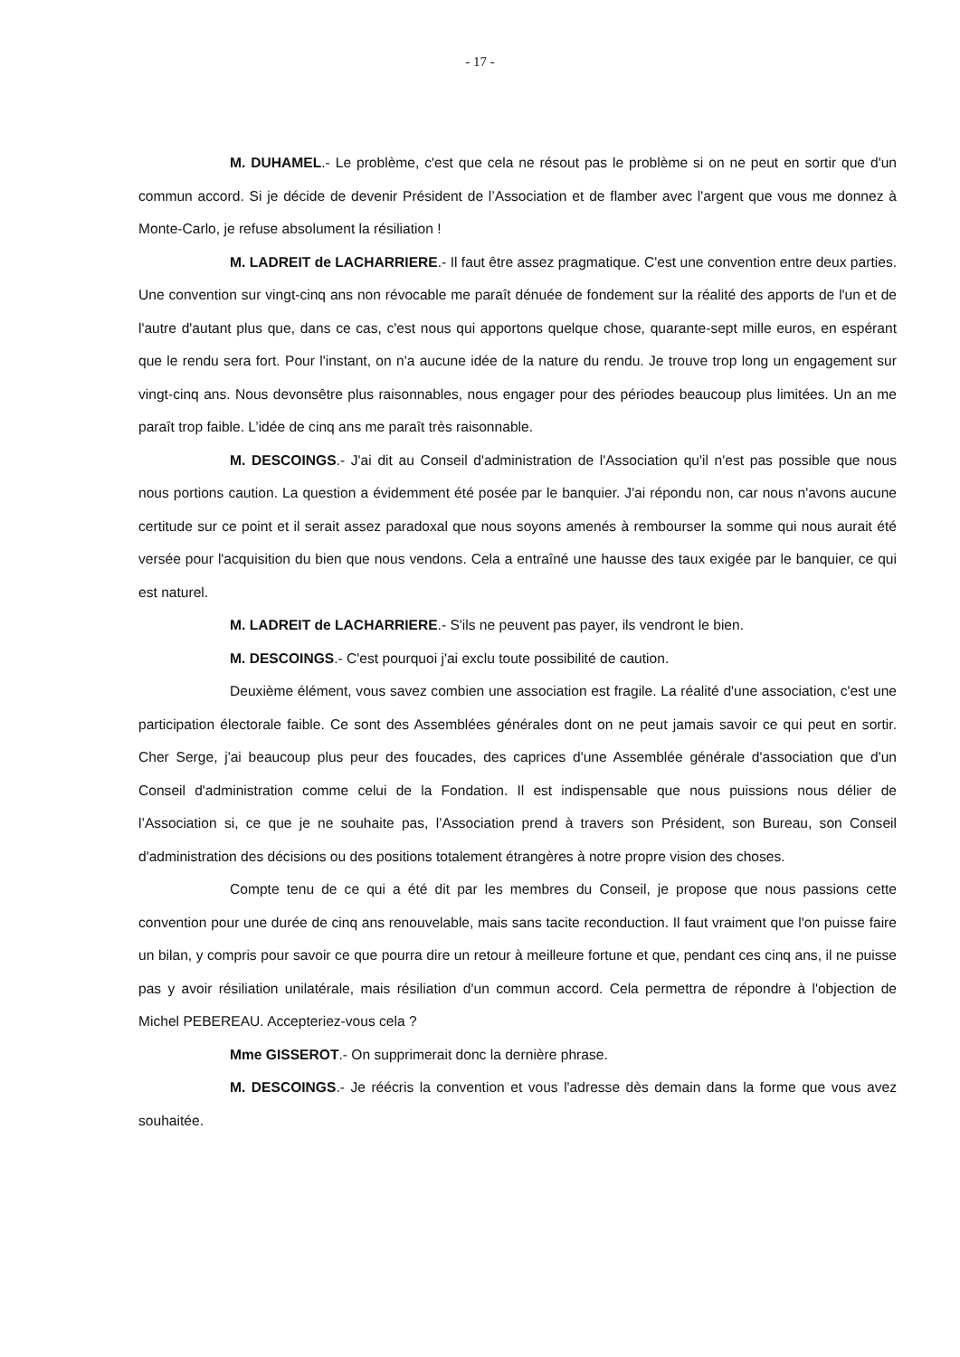- 17 -
M. DUHAMEL.- Le problème, c'est que cela ne résout pas le problème si on ne peut en sortir que d'un commun accord. Si je décide de devenir Président de l’Association et de flamber avec l'argent que vous me donnez à Monte-Carlo, je refuse absolument la résiliation !
M. LADREIT de LACHARRIERE.- Il faut être assez pragmatique. C'est une convention entre deux parties. Une convention sur vingt-cinq ans non révocable me paraît dénuée de fondement sur la réalité des apports de l'un et de l'autre d'autant plus que, dans ce cas, c'est nous qui apportons quelque chose, quarante-sept mille euros, en espérant que le rendu sera fort. Pour l'instant, on n'a aucune idée de la nature du rendu. Je trouve trop long un engagement sur vingt-cinq ans. Nous devonsêtre plus raisonnables, nous engager pour des périodes beaucoup plus limitées. Un an me paraît trop faible. L’idée de cinq ans me paraît très raisonnable.
M. DESCOINGS.- J'ai dit au Conseil d'administration de l'Association qu'il n'est pas possible que nous nous portions caution. La question a évidemment été posée par le banquier. J'ai répondu non, car nous n'avons aucune certitude sur ce point et il serait assez paradoxal que nous soyons amenés à rembourser la somme qui nous aurait été versée pour l'acquisition du bien que nous vendons. Cela a entraîné une hausse des taux exigée par le banquier, ce qui est naturel.
M. LADREIT de LACHARRIERE.- S'ils ne peuvent pas payer, ils vendront le bien.
M. DESCOINGS.- C'est pourquoi j'ai exclu toute possibilité de caution.
Deuxième élément, vous savez combien une association est fragile. La réalité d'une association, c'est une participation électorale faible. Ce sont des Assemblées générales dont on ne peut jamais savoir ce qui peut en sortir. Cher Serge, j'ai beaucoup plus peur des foucades, des caprices d'une Assemblée générale d'association que d'un Conseil d'administration comme celui de la Fondation. Il est indispensable que nous puissions nous délier de l’Association si, ce que je ne souhaite pas, l’Association prend à travers son Président, son Bureau, son Conseil d'administration des décisions ou des positions totalement étrangères à notre propre vision des choses.
Compte tenu de ce qui a été dit par les membres du Conseil, je propose que nous passions cette convention pour une durée de cinq ans renouvelable, mais sans tacite reconduction. Il faut vraiment que l'on puisse faire un bilan, y compris pour savoir ce que pourra dire un retour à meilleure fortune et que, pendant ces cinq ans, il ne puisse pas y avoir résiliation unilatérale, mais résiliation d'un commun accord. Cela permettra de répondre à l'objection de Michel PEBEREAU. Accepteriez-vous cela ?
Mme GISSEROT.- On supprimerait donc la dernière phrase.
M. DESCOINGS.- Je réécris la convention et vous l'adresse dès demain dans la forme que vous avez souhaitée.